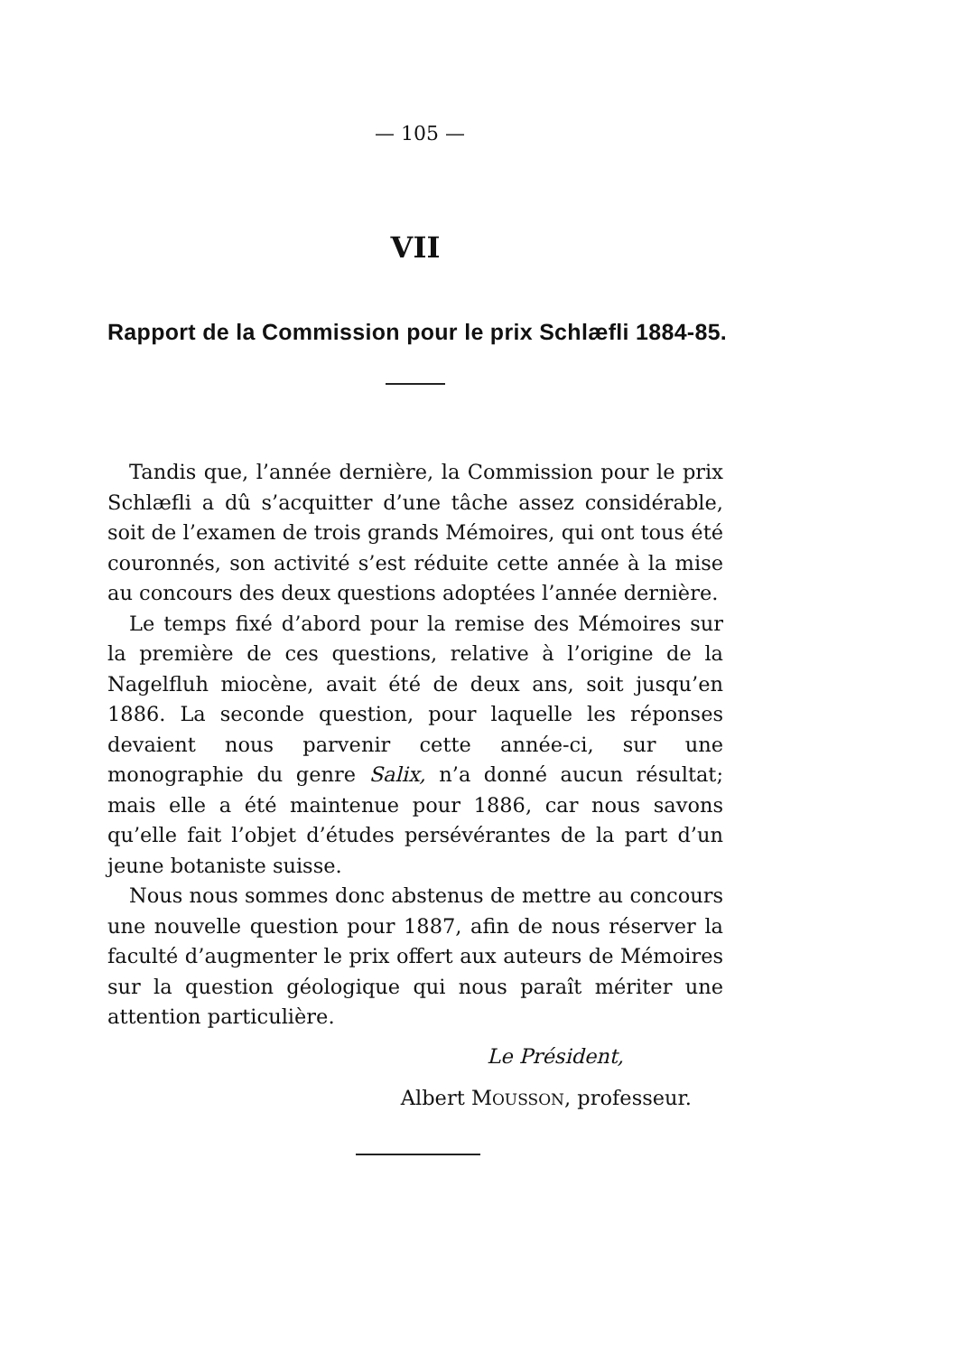— 105 —
VII
Rapport de la Commission pour le prix Schlæfli 1884-85.
Tandis que, l’année dernière, la Commission pour le prix Schlæfli a dû s’acquitter d’une tâche assez considérable, soit de l’examen de trois grands Mémoires, qui ont tous été couronnés, son activité s’est réduite cette année à la mise au concours des deux questions adoptées l’année dernière.
Le temps fixé d’abord pour la remise des Mémoires sur la première de ces questions, relative à l’origine de la Nagelfluh miocène, avait été de deux ans, soit jusqu’en 1886. La seconde question, pour laquelle les réponses devaient nous parvenir cette année-ci, sur une monographie du genre Salix, n’a donné aucun résultat; mais elle a été maintenue pour 1886, car nous savons qu’elle fait l’objet d’études persévérantes de la part d’un jeune botaniste suisse.
Nous nous sommes donc abstenus de mettre au concours une nouvelle question pour 1887, afin de nous réserver la faculté d’augmenter le prix offert aux auteurs de Mémoires sur la question géologique qui nous paraît mériter une attention particulière.
Le Président,
Albert MOUSSON, professeur.